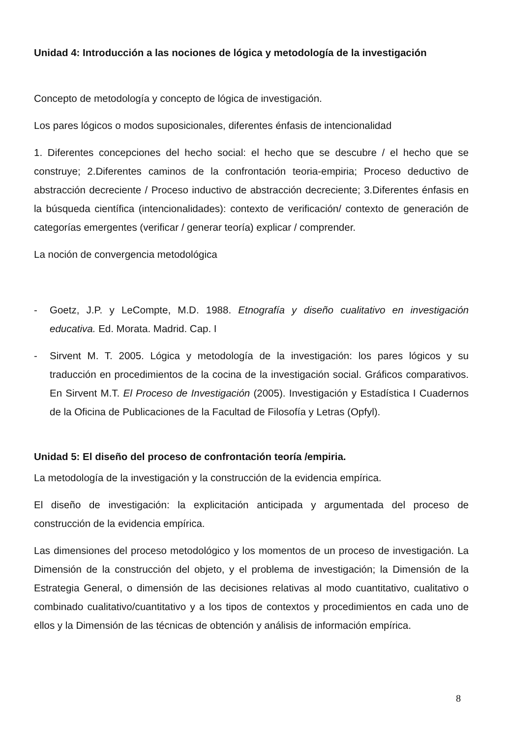Unidad 4: Introducción a las nociones de lógica y metodología de la investigación
Concepto de metodología y concepto de lógica de investigación.
Los pares lógicos o modos suposicionales, diferentes énfasis de intencionalidad
1. Diferentes concepciones del hecho social: el hecho que se descubre / el hecho que se construye; 2.Diferentes caminos de la confrontación teoria-empiria; Proceso deductivo de abstracción decreciente / Proceso inductivo de abstracción decreciente; 3.Diferentes énfasis en la búsqueda científica (intencionalidades): contexto de verificación/ contexto de generación de categorías emergentes (verificar / generar teoría) explicar / comprender.
La noción de convergencia metodológica
- Goetz, J.P. y LeCompte, M.D. 1988. Etnografía y diseño cualitativo en investigación educativa. Ed. Morata. Madrid. Cap. I
- Sirvent M. T. 2005. Lógica y metodología de la investigación: los pares lógicos y su traducción en procedimientos de la cocina de la investigación social. Gráficos comparativos. En Sirvent M.T. El Proceso de Investigación (2005). Investigación y Estadística I Cuadernos de la Oficina de Publicaciones de la Facultad de Filosofía y Letras (Opfyl).
Unidad 5: El diseño del proceso de confrontación teoría /empiria.
La metodología de la investigación y la construcción de la evidencia empírica.
El diseño de investigación: la explicitación anticipada y argumentada del proceso de construcción de la evidencia empírica.
Las dimensiones del proceso metodológico y los momentos de un proceso de investigación. La Dimensión de la construcción del objeto, y el problema de investigación; la Dimensión de la Estrategia General, o dimensión de las decisiones relativas al modo cuantitativo, cualitativo o combinado cualitativo/cuantitativo y a los tipos de contextos y procedimientos en cada uno de ellos y la Dimensión de las técnicas de obtención y análisis de información empírica.
8